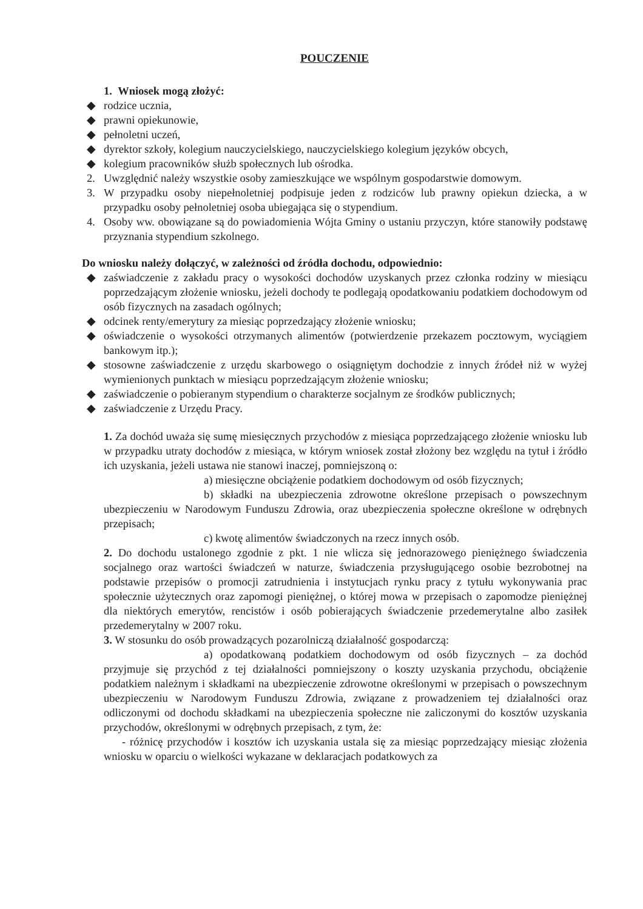POUCZENIE
1. Wniosek mogą złożyć:
◆ rodzice ucznia,
◆ prawni opiekunowie,
◆ pełnoletni uczeń,
◆ dyrektor szkoły, kolegium nauczycielskiego, nauczycielskiego kolegium języków obcych,
◆ kolegium pracowników służb społecznych lub ośrodka.
2. Uwzględnić należy wszystkie osoby zamieszkujące we wspólnym gospodarstwie domowym.
3. W przypadku osoby niepełnoletniej podpisuje jeden z rodziców lub prawny opiekun dziecka, a w przypadku osoby pełnoletniej osoba ubiegająca się o stypendium.
4. Osoby ww. obowiązane są do powiadomienia Wójta Gminy o ustaniu przyczyn, które stanowiły podstawę przyznania stypendium szkolnego.
Do wniosku należy dołączyć, w zależności od źródła dochodu, odpowiednio:
◆ zaświadczenie z zakładu pracy o wysokości dochodów uzyskanych przez członka rodziny w miesiącu poprzedzającym złożenie wniosku, jeżeli dochody te podlegają opodatkowaniu podatkiem dochodowym od osób fizycznych na zasadach ogólnych;
◆ odcinek renty/emerytury za miesiąc poprzedzający złożenie wniosku;
◆ oświadczenie o wysokości otrzymanych alimentów (potwierdzenie przekazem pocztowym, wyciągiem bankowym itp.);
◆ stosowne zaświadczenie z urzędu skarbowego o osiągniętym dochodzie z innych źródeł niż w wyżej wymienionych punktach w miesiącu poprzedzającym złożenie wniosku;
◆ zaświadczenie o pobieranym stypendium o charakterze socjalnym ze środków publicznych;
◆ zaświadczenie z Urzędu Pracy.
1. Za dochód uważa się sumę miesięcznych przychodów z miesiąca poprzedzającego złożenie wniosku lub w przypadku utraty dochodów z miesiąca, w którym wniosek został złożony bez względu na tytuł i źródło ich uzyskania, jeżeli ustawa nie stanowi inaczej, pomniejszoną o:
a) miesięczne obciążenie podatkiem dochodowym od osób fizycznych;
b) składki na ubezpieczenia zdrowotne określone przepisach o powszechnym ubezpieczeniu w Narodowym Funduszu Zdrowia, oraz ubezpieczenia społeczne określone w odrębnych przepisach;
c) kwotę alimentów świadczonych na rzecz innych osób.
2. Do dochodu ustalonego zgodnie z pkt. 1 nie wlicza się jednorazowego pieniężnego świadczenia socjalnego oraz wartości świadczeń w naturze, świadczenia przysługującego osobie bezrobotnej na podstawie przepisów o promocji zatrudnienia i instytucjach rynku pracy z tytułu wykonywania prac społecznie użytecznych oraz zapomogi pieniężnej, o której mowa w przepisach o zapomodze pieniężnej dla niektórych emerytów, rencistów i osób pobierających świadczenie przedemerytalne albo zasiłek przedemerytalny w 2007 roku.
3. W stosunku do osób prowadzących pozarolniczą działalność gospodarczą:
a) opodatkowaną podatkiem dochodowym od osób fizycznych – za dochód przyjmuje się przychód z tej działalności pomniejszony o koszty uzyskania przychodu, obciążenie podatkiem należnym i składkami na ubezpieczenie zdrowotne określonymi w przepisach o powszechnym ubezpieczeniu w Narodowym Funduszu Zdrowia, związane z prowadzeniem tej działalności oraz odliczonymi od dochodu składkami na ubezpieczenia społeczne nie zaliczonymi do kosztów uzyskania przychodów, określonymi w odrębnych przepisach, z tym, że:
- różnicę przychodów i kosztów ich uzyskania ustala się za miesiąc poprzedzający miesiąc złożenia wniosku w oparciu o wielkości wykazane w deklaracjach podatkowych za